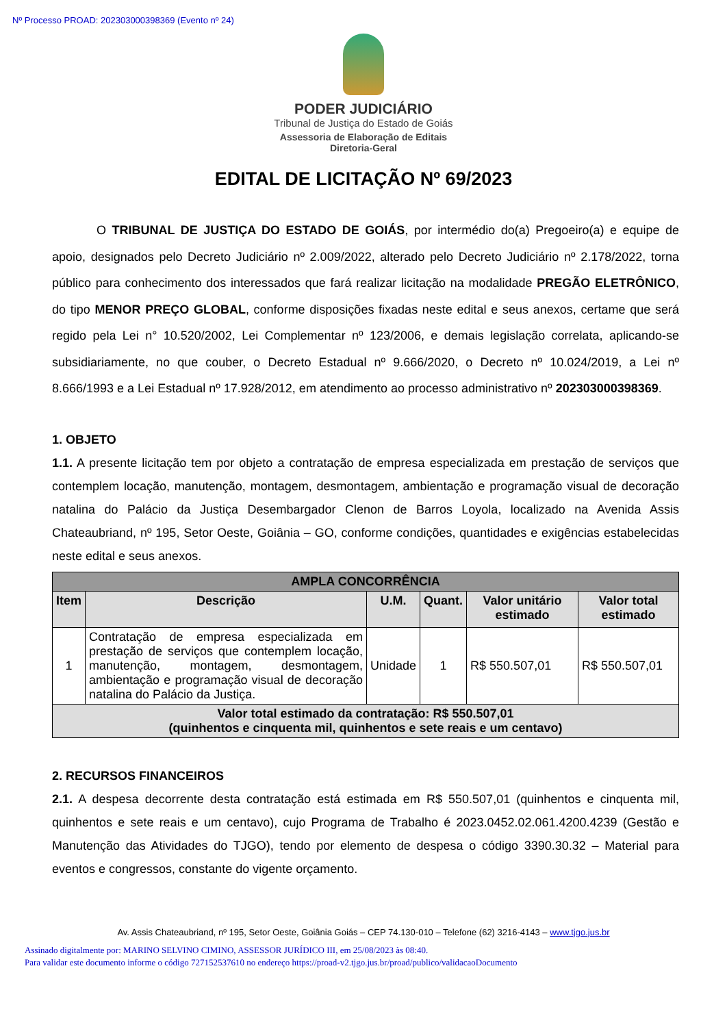Nº Processo PROAD: 202303000398369 (Evento nº 24)
PODER JUDICIÁRIO
Tribunal de Justiça do Estado de Goiás
Assessoria de Elaboração de Editais
Diretoria-Geral
EDITAL DE LICITAÇÃO Nº 69/2023
O TRIBUNAL DE JUSTIÇA DO ESTADO DE GOIÁS, por intermédio do(a) Pregoeiro(a) e equipe de apoio, designados pelo Decreto Judiciário nº 2.009/2022, alterado pelo Decreto Judiciário nº 2.178/2022, torna público para conhecimento dos interessados que fará realizar licitação na modalidade PREGÃO ELETRÔNICO, do tipo MENOR PREÇO GLOBAL, conforme disposições fixadas neste edital e seus anexos, certame que será regido pela Lei n° 10.520/2002, Lei Complementar nº 123/2006, e demais legislação correlata, aplicando-se subsidiariamente, no que couber, o Decreto Estadual nº 9.666/2020, o Decreto nº 10.024/2019, a Lei nº 8.666/1993 e a Lei Estadual nº 17.928/2012, em atendimento ao processo administrativo nº 202303000398369.
1. OBJETO
1.1. A presente licitação tem por objeto a contratação de empresa especializada em prestação de serviços que contemplem locação, manutenção, montagem, desmontagem, ambientação e programação visual de decoração natalina do Palácio da Justiça Desembargador Clenon de Barros Loyola, localizado na Avenida Assis Chateaubriand, nº 195, Setor Oeste, Goiânia – GO, conforme condições, quantidades e exigências estabelecidas neste edital e seus anexos.
| AMPLA CONCORRÊNCIA | | | | | |
| --- | --- | --- | --- | --- | --- |
| Item | Descrição | U.M. | Quant. | Valor unitário estimado | Valor total estimado |
| 1 | Contratação de empresa especializada em prestação de serviços que contemplem locação, manutenção, montagem, desmontagem, ambientação e programação visual de decoração natalina do Palácio da Justiça. | Unidade | 1 | R$ 550.507,01 | R$ 550.507,01 |
| Valor total estimado da contratação: R$ 550.507,01 (quinhentos e cinquenta mil, quinhentos e sete reais e um centavo) | | | | | |
2. RECURSOS FINANCEIROS
2.1. A despesa decorrente desta contratação está estimada em R$ 550.507,01 (quinhentos e cinquenta mil, quinhentos e sete reais e um centavo), cujo Programa de Trabalho é 2023.0452.02.061.4200.4239 (Gestão e Manutenção das Atividades do TJGO), tendo por elemento de despesa o código 3390.30.32 – Material para eventos e congressos, constante do vigente orçamento.
Av. Assis Chateaubriand, nº 195, Setor Oeste, Goiânia Goiás – CEP 74.130-010 – Telefone (62) 3216-4143 – www.tjgo.jus.br
Assinado digitalmente por: MARINO SELVINO CIMINO, ASSESSOR JURÍDICO III, em 25/08/2023 às 08:40.
Para validar este documento informe o código 727152537610 no endereço https://proad-v2.tjgo.jus.br/proad/publico/validacaoDocumento